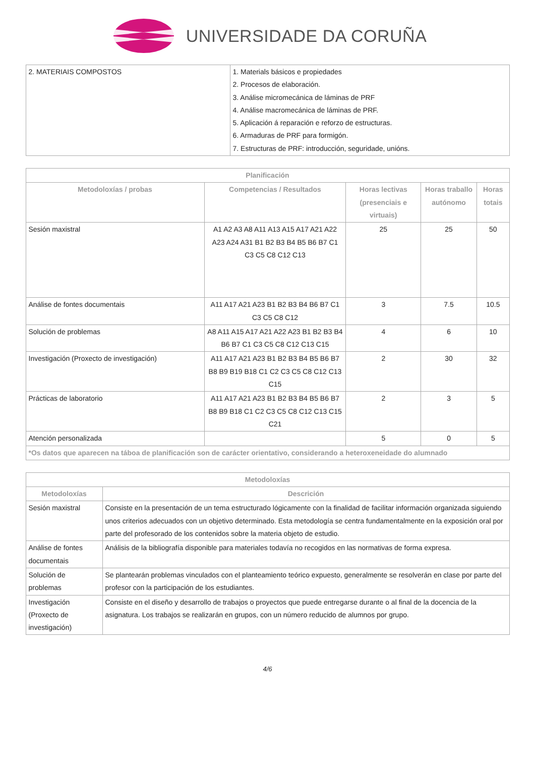UNIVERSIDADE DA CORUÑA
| 2. MATERIAIS COMPOSTOS | 1. Materials básicos e propiedades 2. Procesos de elaboración. 3. Análise micromecánica de láminas de PRF 4. Análise macromecánica de láminas de PRF. 5. Aplicación á reparación e reforzo de estructuras. 6. Armaduras de PRF para formigón. 7. Estructuras de PRF: introducción, seguridade, unións. |
| Planificación | | | | |
| --- | --- | --- | --- | --- |
| Metodoloxías / probas | Competencias / Resultados | Horas lectivas (presenciais e virtuais) | Horas traballo autónomo | Horas totais |
| Sesión maxistral | A1 A2 A3 A8 A11 A13 A15 A17 A21 A22 A23 A24 A31 B1 B2 B3 B4 B5 B6 B7 C1 C3 C5 C8 C12 C13 | 25 | 25 | 50 |
| Análise de fontes documentais | A11 A17 A21 A23 B1 B2 B3 B4 B6 B7 C1 C3 C5 C8 C12 | 3 | 7.5 | 10.5 |
| Solución de problemas | A8 A11 A15 A17 A21 A22 A23 B1 B2 B3 B4 B6 B7 C1 C3 C5 C8 C12 C13 C15 | 4 | 6 | 10 |
| Investigación (Proxecto de investigación) | A11 A17 A21 A23 B1 B2 B3 B4 B5 B6 B7 B8 B9 B19 B18 C1 C2 C3 C5 C8 C12 C13 C15 | 2 | 30 | 32 |
| Prácticas de laboratorio | A11 A17 A21 A23 B1 B2 B3 B4 B5 B6 B7 B8 B9 B18 C1 C2 C3 C5 C8 C12 C13 C15 C21 | 2 | 3 | 5 |
| Atención personalizada | | 5 | 0 | 5 |
| *Os datos que aparecen na táboa de planificación son de carácter orientativo, considerando a heteroxeneidade do alumnado | | | | |
| Metodoloxías | |
| --- | --- |
| Metodoloxías | Descrición |
| Sesión maxistral | Consiste en la presentación de un tema estructurado lógicamente con la finalidad de facilitar información organizada siguiendo unos criterios adecuados con un objetivo determinado. Esta metodología se centra fundamentalmente en la exposición oral por parte del profesorado de los contenidos sobre la materia objeto de estudio. |
| Análise de fontes documentais | Análisis de la bibliografía disponible para materiales todavía no recogidos en las normativas de forma expresa. |
| Solución de problemas | Se plantearán problemas vinculados con el planteamiento teórico expuesto, generalmente se resolverán en clase por parte del profesor con la participación de los estudiantes. |
| Investigación (Proxecto de investigación) | Consiste en el diseño y desarrollo de trabajos o proyectos que puede entregarse durante o al final de la docencia de la asignatura. Los trabajos se realizarán en grupos, con un número reducido de alumnos por grupo. |
4/6